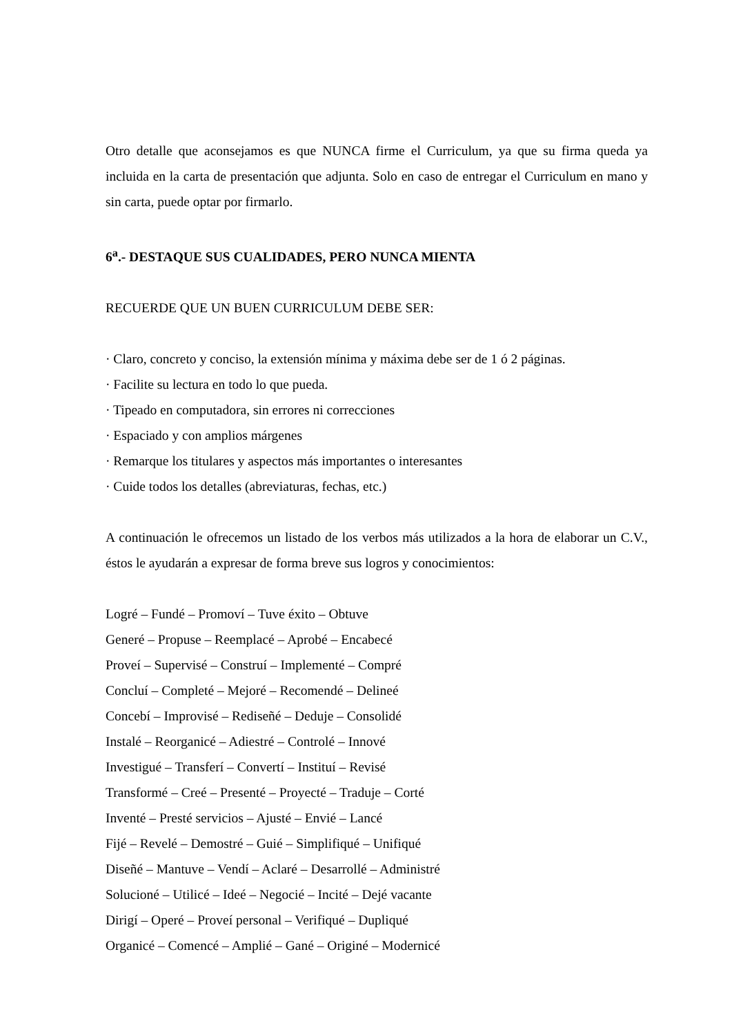Otro detalle que aconsejamos es que NUNCA firme el Curriculum, ya que su firma queda ya incluida en la carta de presentación que adjunta. Solo en caso de entregar el Curriculum en mano y sin carta, puede optar por firmarlo.
6<sup>a</sup>.- DESTAQUE SUS CUALIDADES, PERO NUNCA MIENTA
RECUERDE QUE UN BUEN CURRICULUM DEBE SER:
· Claro, concreto y conciso, la extensión mínima y máxima debe ser de 1 ó 2 páginas.
· Facilite su lectura en todo lo que pueda.
· Tipeado en computadora, sin errores ni correcciones
· Espaciado y con amplios márgenes
· Remarque los titulares y aspectos más importantes o interesantes
· Cuide todos los detalles (abreviaturas, fechas, etc.)
A continuación le ofrecemos un listado de los verbos más utilizados a la hora de elaborar un C.V., éstos le ayudarán a expresar de forma breve sus logros y conocimientos:
Logré – Fundé – Promoví – Tuve éxito – Obtuve
Generé – Propuse – Reemplacé – Aprobé – Encabecé
Proveí – Supervisé – Construí – Implementé – Compré
Concluí – Completé – Mejoré – Recomendé – Delineé
Concebí – Improvisé – Rediseñé – Deduje – Consolidé
Instalé – Reorganicé – Adiestré – Controlé – Innové
Investigué – Transferí – Convertí – Instituí – Revisé
Transformé – Creé – Presenté – Proyecté – Traduje – Corté
Inventé – Presté servicios – Ajusté – Envié – Lancé
Fijé – Revelé – Demostré – Guié – Simplifiqué – Unifiqué
Diseñé – Mantuve – Vendí – Aclaré – Desarrollé – Administré
Solucioné – Utilicé – Ideé – Negocié – Incité – Dejé vacante
Dirigí – Operé – Proveí personal – Verifiqué – Dupliqué
Organicé – Comencé – Amplié – Gané – Originé – Modernicé